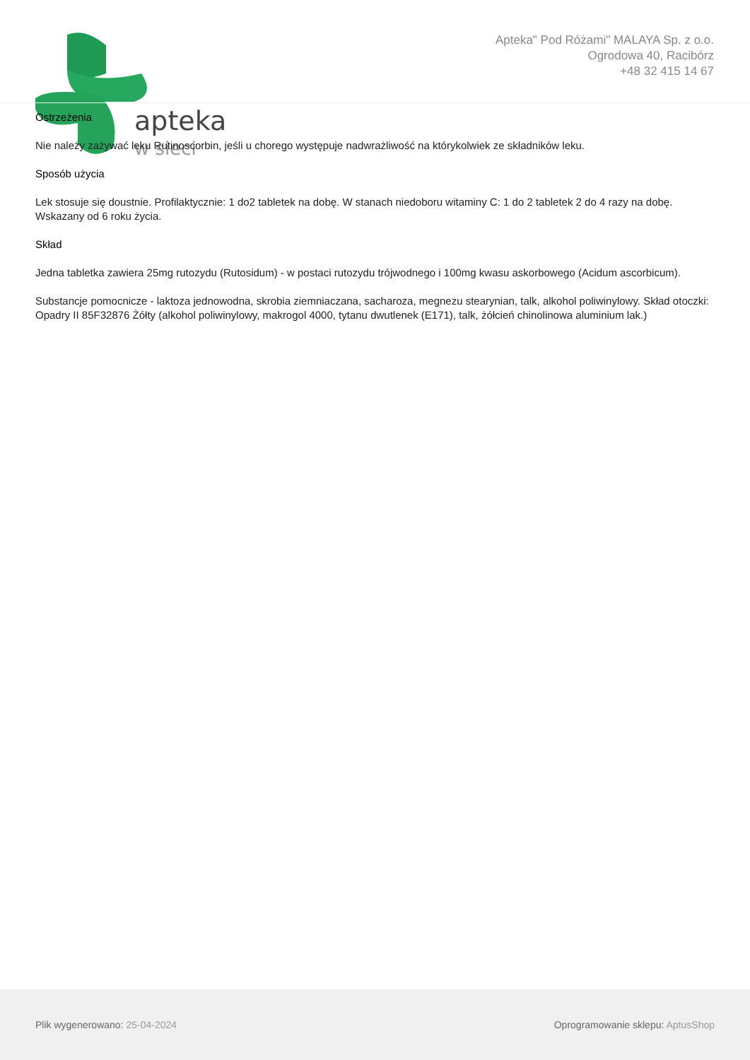apteka
w sieci
Apteka" Pod Różami" MALAYA Sp. z o.o.
Ogrodowa 40, Racibórz
+48 32 415 14 67
Ostrzeżenia
Nie należy zażywać leku Rutinoscorbin, jeśli u chorego występuje nadwrażliwość na którykolwiek ze składników leku.
Sposób użycia
Lek stosuje się doustnie. Profilaktycznie: 1 do2 tabletek na dobę. W stanach niedoboru witaminy C: 1 do 2 tabletek 2 do 4 razy na dobę. Wskazany od 6 roku życia.
Skład
Jedna tabletka zawiera 25mg rutozydu (Rutosidum) - w postaci rutozydu trójwodnego i 100mg kwasu askorbowego (Acidum ascorbicum).
Substancje pomocnicze - laktoza jednowodna, skrobia ziemniaczana, sacharoza, megnezu stearynian, talk, alkohol poliwinylowy. Skład otoczki: Opadry II 85F32876 Żółty (alkohol poliwinylowy, makrogol 4000, tytanu dwutlenek (E171), talk, żółcień chinolinowa aluminium lak.)
Plik wygenerowano: 25-04-2024 Oprogramowanie sklepu: AptusShop